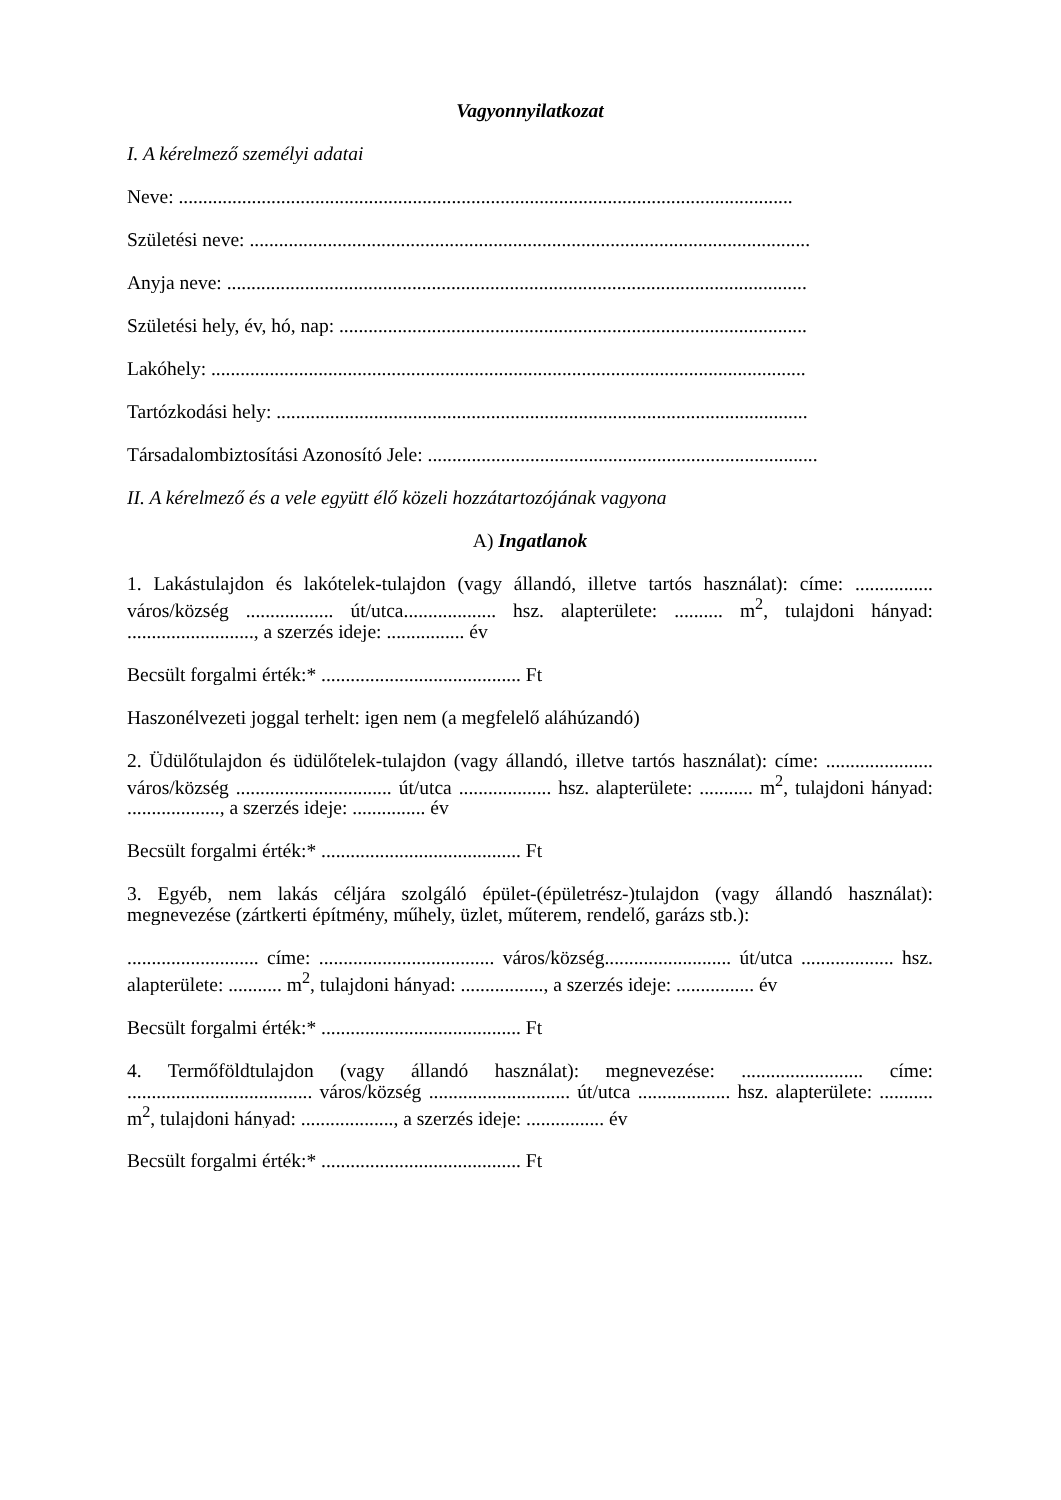Vagyonnyilatkozat
I. A kérelmező személyi adatai
Neve: ..............................................................................................................................
Születési neve: ...................................................................................................................
Anyja neve: .......................................................................................................................
Születési hely, év, hó, nap: ................................................................................................
Lakóhely: ..........................................................................................................................
Tartózkodási hely: .............................................................................................................
Társadalombiztosítási Azonosító Jele: ................................................................................
II. A kérelmező és a vele együtt élő közeli hozzátartozójának vagyona
A) Ingatlanok
1. Lakástulajdon és lakótelek-tulajdon (vagy állandó, illetve tartós használat): címe: ................ város/község .................. út/utca................... hsz. alapterülete: .......... m<sup>2</sup>, tulajdoni hányad: .........................., a szerzés ideje: ................ év
Becsült forgalmi érték:* ......................................... Ft
Haszonélvezeti joggal terhelt: igen nem (a megfelelő aláhúzandó)
2. Üdülőtulajdon és üdülőtelek-tulajdon (vagy állandó, illetve tartós használat): címe: ...................... város/község ................................ út/utca ................... hsz. alapterülete: ........... m<sup>2</sup>, tulajdoni hányad: ..................., a szerzés ideje: ............... év
Becsült forgalmi érték:* ......................................... Ft
3. Egyéb, nem lakás céljára szolgáló épület-(épületrész-)tulajdon (vagy állandó használat): megnevezése (zártkerti építmény, műhely, üzlet, műterem, rendelő, garázs stb.):
........................... címe: .................................... város/község.......................... út/utca ................... hsz. alapterülete: ........... m<sup>2</sup>, tulajdoni hányad: ................., a szerzés ideje: ................ év
Becsült forgalmi érték:* ......................................... Ft
4. Termőföldtulajdon (vagy állandó használat): megnevezése: ......................... címe: ...................................... város/község ............................. út/utca ................... hsz. alapterülete: ........... m<sup>2</sup>, tulajdoni hányad: ..................., a szerzés ideje: ................ év
Becsült forgalmi érték:* ......................................... Ft